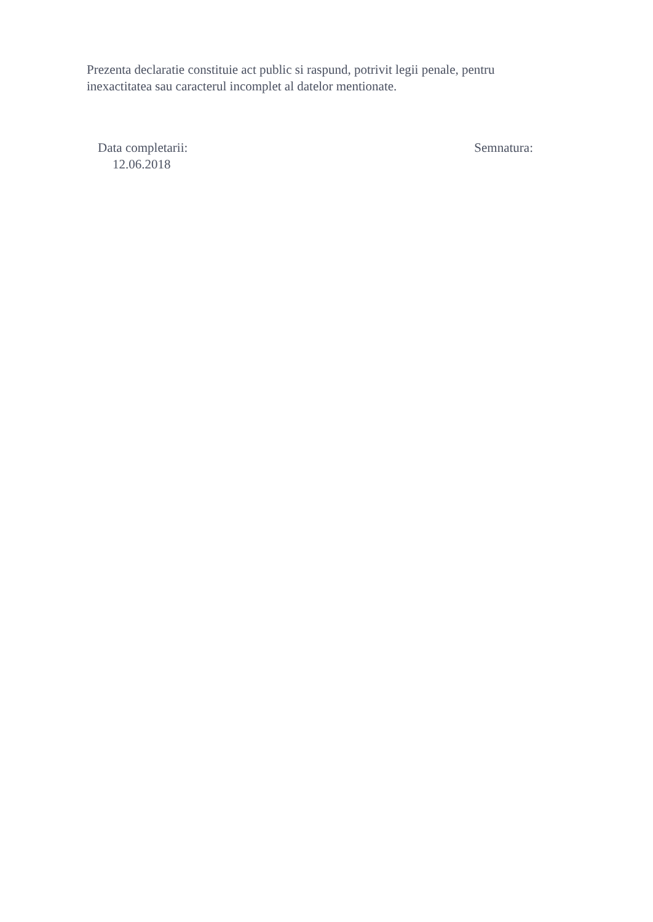Prezenta declaratie constituie act public si raspund, potrivit legii penale, pentru inexactitatea sau caracterul incomplet al datelor mentionate.
Data completarii:
12.06.2018
Semnatura: